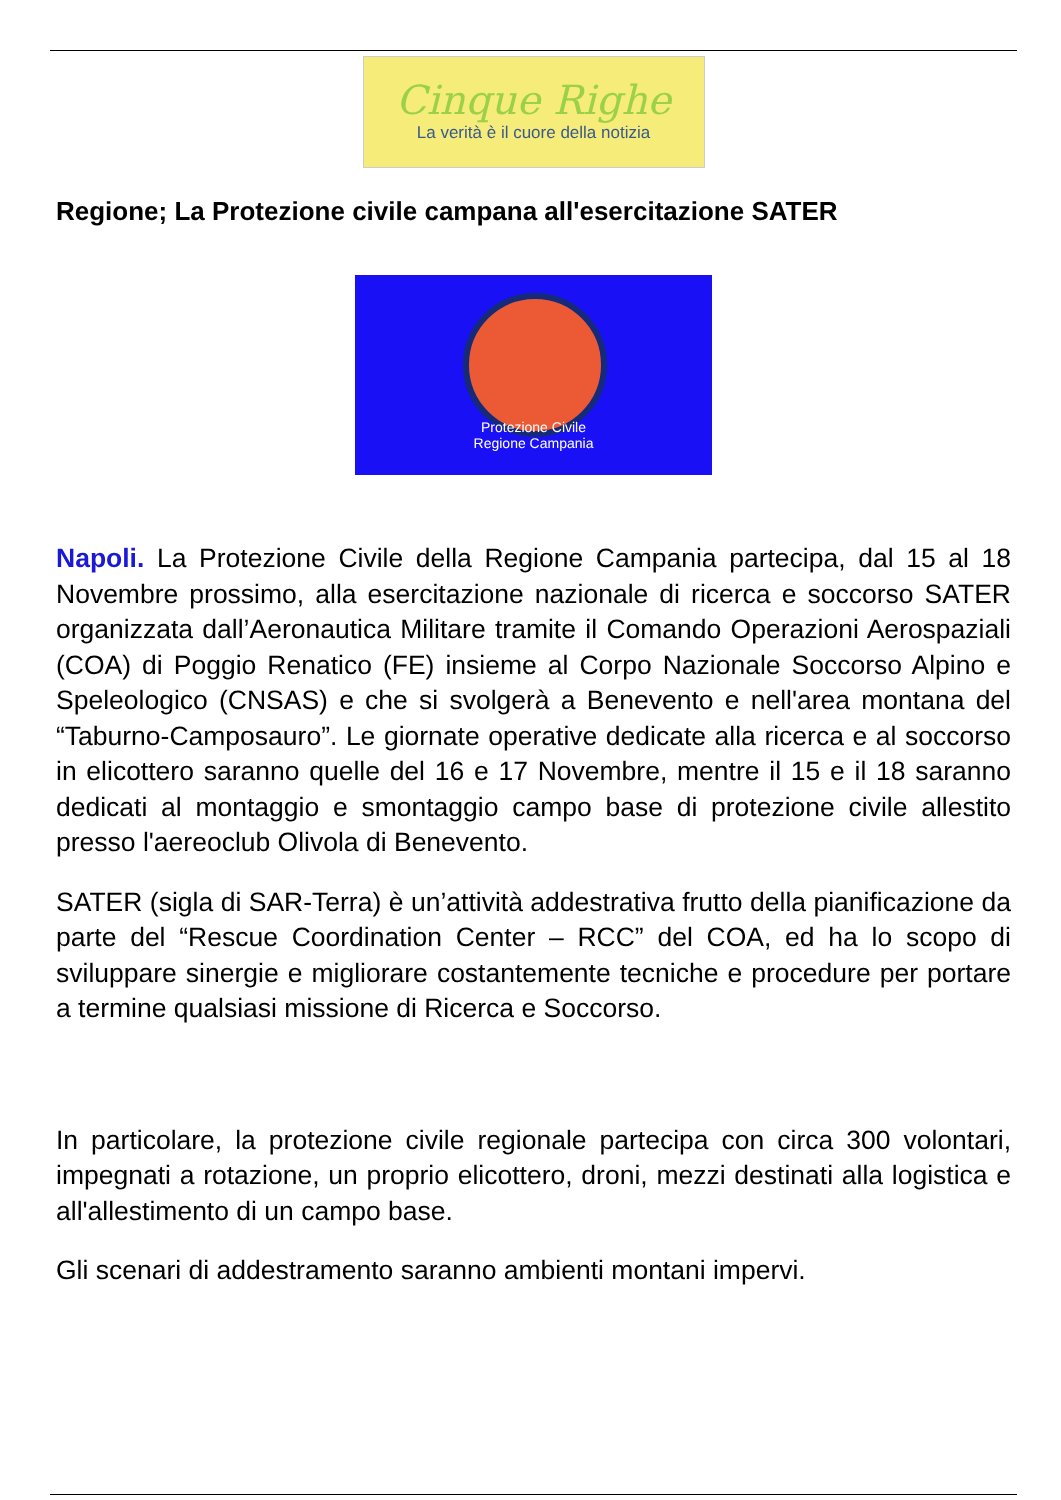Cinque Righe
La verità è il cuore della notizia
Regione; La Protezione civile campana all'esercitazione SATER
Protezione Civile
Regione Campania
Napoli. La Protezione Civile della Regione Campania partecipa, dal 15 al 18 Novembre prossimo, alla esercitazione nazionale di ricerca e soccorso SATER organizzata dall’Aeronautica Militare tramite il Comando Operazioni Aerospaziali (COA) di Poggio Renatico (FE) insieme al Corpo Nazionale Soccorso Alpino e Speleologico (CNSAS) e che si svolgerà a Benevento e nell'area montana del “Taburno-Camposauro”. Le giornate operative dedicate alla ricerca e al soccorso in elicottero saranno quelle del 16 e 17 Novembre, mentre il 15 e il 18 saranno dedicati al montaggio e smontaggio campo base di protezione civile allestito presso l'aereoclub Olivola di Benevento.
SATER (sigla di SAR-Terra) è un’attività addestrativa frutto della pianificazione da parte del “Rescue Coordination Center – RCC” del COA, ed ha lo scopo di sviluppare sinergie e migliorare costantemente tecniche e procedure per portare a termine qualsiasi missione di Ricerca e Soccorso.
In particolare, la protezione civile regionale partecipa con circa 300 volontari, impegnati a rotazione, un proprio elicottero, droni, mezzi destinati alla logistica e all'allestimento di un campo base.
Gli scenari di addestramento saranno ambienti montani impervi.